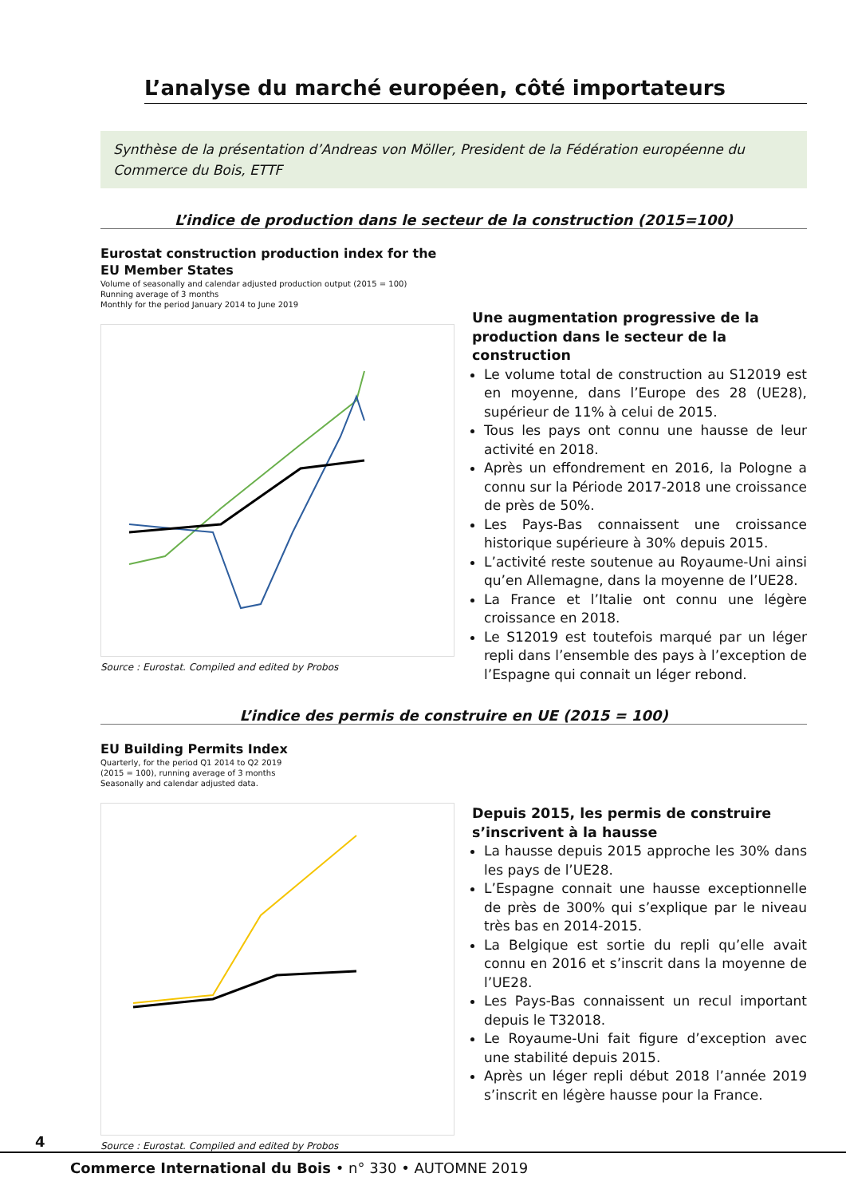L’analyse du marché européen, côté importateurs
Synthèse de la présentation d’Andreas von Möller, President de la Fédération européenne du Commerce du Bois, ETTF
L’indice de production dans le secteur de la construction (2015=100)
Eurostat construction production index for the EU Member States
Volume of seasonally and calendar adjusted production output (2015 = 100)
Running average of 3 months
Monthly for the period January 2014 to June 2019
Source : Eurostat. Compiled and edited by Probos
Une augmentation progressive de la production dans le secteur de la construction
Le volume total de construction au S12019 est en moyenne, dans l’Europe des 28 (UE28), supérieur de 11% à celui de 2015.
Tous les pays ont connu une hausse de leur activité en 2018.
Après un effondrement en 2016, la Pologne a connu sur la Période 2017-2018 une croissance de près de 50%.
Les Pays-Bas connaissent une croissance historique supérieure à 30% depuis 2015.
L’activité reste soutenue au Royaume-Uni ainsi qu’en Allemagne, dans la moyenne de l’UE28.
La France et l’Italie ont connu une légère croissance en 2018.
Le S12019 est toutefois marqué par un léger repli dans l’ensemble des pays à l’exception de l’Espagne qui connait un léger rebond.
L’indice des permis de construire en UE (2015 = 100)
EU Building Permits Index
Quarterly, for the period Q1 2014 to Q2 2019
(2015 = 100), running average of 3 months
Seasonally and calendar adjusted data.
Source : Eurostat. Compiled and edited by Probos
Depuis 2015, les permis de construire s’inscrivent à la hausse
La hausse depuis 2015 approche les 30% dans les pays de l’UE28.
L’Espagne connait une hausse exceptionnelle de près de 300% qui s’explique par le niveau très bas en 2014-2015.
La Belgique est sortie du repli qu’elle avait connu en 2016 et s’inscrit dans la moyenne de l’UE28.
Les Pays-Bas connaissent un recul important depuis le T32018.
Le Royaume-Uni fait figure d’exception avec une stabilité depuis 2015.
Après un léger repli début 2018 l’année 2019 s’inscrit en légère hausse pour la France.
4
Commerce International du Bois • n° 330 • AUTOMNE 2019